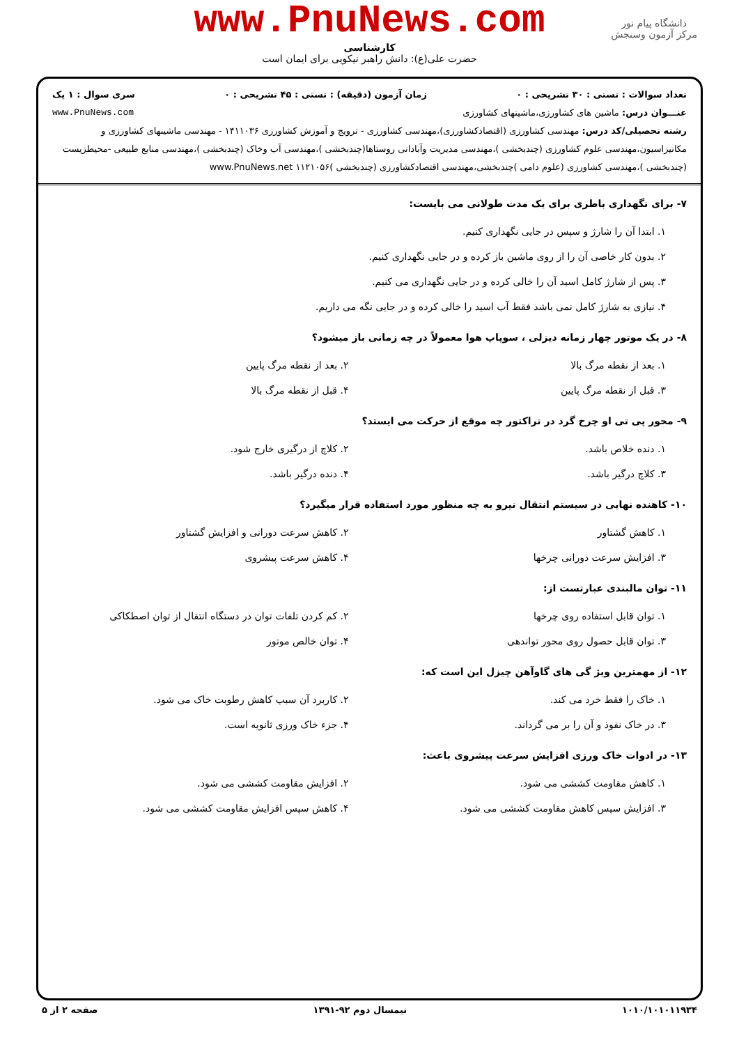www.PnuNews.com
دانشگاه پیام نور
مرکز آزمون وسنجش
کارشناسی
حضرت علی(ع): دانش راهبر نیکویی برای ایمان است
تعداد سوالات : تستی : ۳۰ تشریحی : ۰ زمان آزمون (دقیقه) : تستی : ۴۵ تشریحی : ۰ سری سوال : ۱ یک
عنـــوان درس: ماشین های کشاورزی،ماشینهای کشاورزی www.PnuNews.com
رشته تحصیلی/کد درس: مهندسی کشاورزی (اقتصادکشاورزی)،مهندسی کشاورزی - ترویج و آموزش کشاورزی ۱۴۱۱۰۳۶ - مهندسی ماشینهای کشاورزی و مکانیزاسیون،مهندسی علوم کشاورزی (چندبخشی )،مهندسی مدیریت وآبادانی روستاها(چندبخشی )،مهندسی آب وخاک (چندبخشی )،مهندسی منابع طبیعی -محیطزیست (چندبخشی )،مهندسی کشاورزی (علوم دامی )چندبخشی،مهندسی اقتصادکشاورزی (چندبخشی )۱۱۲۱۰۵۶ www.PnuNews.net
۷- برای نگهداری باطری برای یک مدت طولانی می بایست:
۱. ابتدا آن را شارژ و سپس در جایی نگهداری کنیم.
۲. بدون کار خاصی آن را از روی ماشین باز کرده و در جایی نگهداری کنیم.
۳. پس از شارژ کامل اسید آن را خالی کرده و در جایی نگهداری می کنیم.
۴. نیازی به شارژ کامل نمی باشد فقط آب اسید را خالی کرده و در جایی نگه می داریم.
۸- در یک موتور چهار زمانه دیزلی ، سوپاپ هوا معمولاً در چه زمانی باز میشود؟
۱. بعد از نقطه مرگ بالا
۲. بعد از نقطه مرگ پایین
۳. قبل از نقطه مرگ پایین
۴. قبل از نقطه مرگ بالا
۹- محور پی تی او چرخ گرد در تراکتور چه موقع از حرکت می ایستد؟
۱. دنده خلاص باشد.
۲. کلاچ از درگیری خارج شود.
۳. کلاچ درگیر باشد.
۴. دنده درگیر باشد.
۱۰- کاهنده نهایی در سیستم انتقال نیرو به چه منظور مورد استفاده قرار میگیرد؟
۱. کاهش گشتاور
۲. کاهش سرعت دورانی و افزایش گشتاور
۳. افزایش سرعت دورانی چرخها
۴. کاهش سرعت پیشروی
۱۱- توان مالبندی عبارتست از:
۱. توان قابل استفاده روی چرخها
۲. کم کردن تلفات توان در دستگاه انتقال از توان اصطکاکی
۳. توان قابل حصول روی محور تواندهی
۴. توان خالص موتور
۱۲- از مهمترین ویژ گی های گاوآهن چیزل این است که:
۱. خاک را فقط خرد می کند.
۲. کاربرد آن سبب کاهش رطوبت خاک می شود.
۳. در خاک نفوذ و آن را بر می گرداند.
۴. جزء خاک ورزی ثانویه است.
۱۳- در ادوات خاک ورزی افزایش سرعت پیشروی باعث:
۱. کاهش مقاومت کششی می شود.
۲. افزایش مقاومت کششی می شود.
۳. افزایش سپس کاهش مقاومت کششی می شود.
۴. کاهش سپس افزایش مقاومت کششی می شود.
۱۰۱۰/۱۰۱۰۱۱۹۳۴ نیمسال دوم ۹۲-۱۳۹۱ صفحه ۲ از ۵